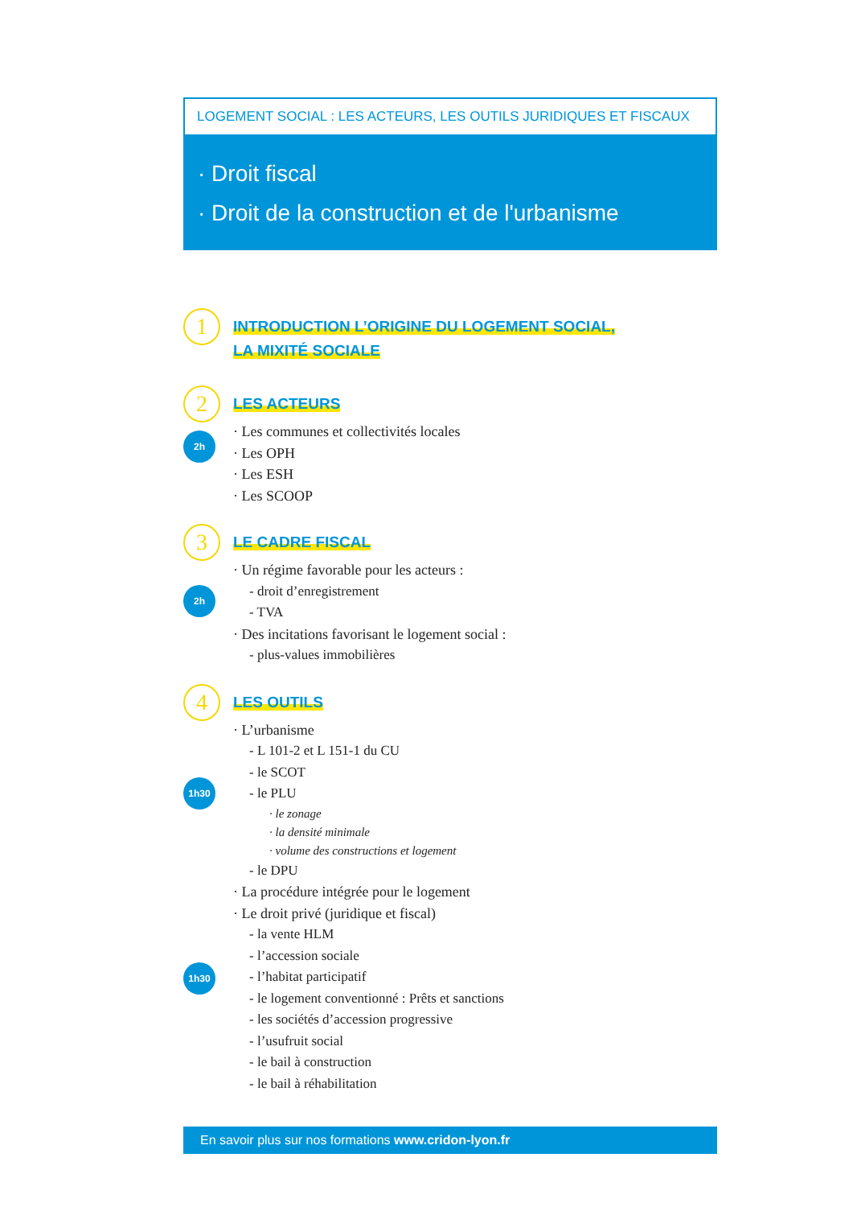LOGEMENT SOCIAL : LES ACTEURS, LES OUTILS JURIDIQUES ET FISCAUX
· Droit fiscal
· Droit de la construction et de l'urbanisme
1
INTRODUCTION L’ORIGINE DU LOGEMENT SOCIAL,
LA MIXITÉ SOCIALE
2
2h
LES ACTEURS
· Les communes et collectivités locales
· Les OPH
· Les ESH
· Les SCOOP
3
2h
LE CADRE FISCAL
· Un régime favorable pour les acteurs :
- droit d’enregistrement
- TVA
· Des incitations favorisant le logement social :
- plus-values immobilières
4
1h30
1h30
LES OUTILS
· L’urbanisme
- L 101-2 et L 151-1 du CU
- le SCOT
- le PLU
· le zonage
· la densité minimale
· volume des constructions et logement
- le DPU
· La procédure intégrée pour le logement
· Le droit privé (juridique et fiscal)
- la vente HLM
- l’accession sociale
- l’habitat participatif
- le logement conventionné : Prêts et sanctions
- les sociétés d’accession progressive
- l’usufruit social
- le bail à construction
- le bail à réhabilitation
En savoir plus sur nos formations www.cridon-lyon.fr